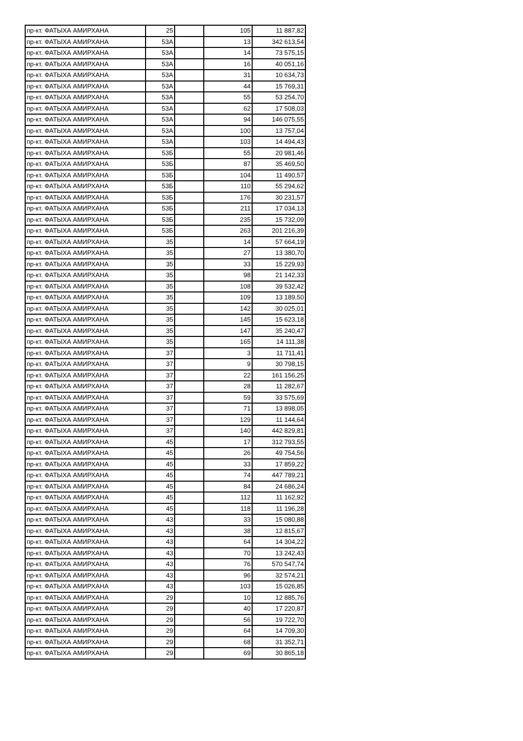| пр-кт. ФАТЫХА АМИРХАНА | 25 | | 105 | 11 887,82 |
| пр-кт. ФАТЫХА АМИРХАНА | 53А | | 13 | 342 613,54 |
| пр-кт. ФАТЫХА АМИРХАНА | 53А | | 14 | 73 575,15 |
| пр-кт. ФАТЫХА АМИРХАНА | 53А | | 16 | 40 051,16 |
| пр-кт. ФАТЫХА АМИРХАНА | 53А | | 31 | 10 634,73 |
| пр-кт. ФАТЫХА АМИРХАНА | 53А | | 44 | 15 769,31 |
| пр-кт. ФАТЫХА АМИРХАНА | 53А | | 55 | 53 254,70 |
| пр-кт. ФАТЫХА АМИРХАНА | 53А | | 62 | 17 508,03 |
| пр-кт. ФАТЫХА АМИРХАНА | 53А | | 94 | 146 075,55 |
| пр-кт. ФАТЫХА АМИРХАНА | 53А | | 100 | 13 757,04 |
| пр-кт. ФАТЫХА АМИРХАНА | 53А | | 103 | 14 494,43 |
| пр-кт. ФАТЫХА АМИРХАНА | 53Б | | 55 | 20 981,46 |
| пр-кт. ФАТЫХА АМИРХАНА | 53Б | | 87 | 35 469,50 |
| пр-кт. ФАТЫХА АМИРХАНА | 53Б | | 104 | 11 490,57 |
| пр-кт. ФАТЫХА АМИРХАНА | 53Б | | 110 | 55 294,62 |
| пр-кт. ФАТЫХА АМИРХАНА | 53Б | | 176 | 30 231,57 |
| пр-кт. ФАТЫХА АМИРХАНА | 53Б | | 211 | 17 034,13 |
| пр-кт. ФАТЫХА АМИРХАНА | 53Б | | 235 | 15 732,09 |
| пр-кт. ФАТЫХА АМИРХАНА | 53Б | | 263 | 201 216,39 |
| пр-кт. ФАТЫХА АМИРХАНА | 35 | | 14 | 57 664,19 |
| пр-кт. ФАТЫХА АМИРХАНА | 35 | | 27 | 13 380,70 |
| пр-кт. ФАТЫХА АМИРХАНА | 35 | | 33 | 15 229,93 |
| пр-кт. ФАТЫХА АМИРХАНА | 35 | | 98 | 21 142,33 |
| пр-кт. ФАТЫХА АМИРХАНА | 35 | | 108 | 39 532,42 |
| пр-кт. ФАТЫХА АМИРХАНА | 35 | | 109 | 13 189,50 |
| пр-кт. ФАТЫХА АМИРХАНА | 35 | | 142 | 30 025,01 |
| пр-кт. ФАТЫХА АМИРХАНА | 35 | | 145 | 15 623,18 |
| пр-кт. ФАТЫХА АМИРХАНА | 35 | | 147 | 35 240,47 |
| пр-кт. ФАТЫХА АМИРХАНА | 35 | | 165 | 14 111,38 |
| пр-кт. ФАТЫХА АМИРХАНА | 37 | | 3 | 11 711,41 |
| пр-кт. ФАТЫХА АМИРХАНА | 37 | | 9 | 30 798,15 |
| пр-кт. ФАТЫХА АМИРХАНА | 37 | | 22 | 161 156,25 |
| пр-кт. ФАТЫХА АМИРХАНА | 37 | | 28 | 11 282,67 |
| пр-кт. ФАТЫХА АМИРХАНА | 37 | | 59 | 33 575,69 |
| пр-кт. ФАТЫХА АМИРХАНА | 37 | | 71 | 13 898,05 |
| пр-кт. ФАТЫХА АМИРХАНА | 37 | | 129 | 11 144,64 |
| пр-кт. ФАТЫХА АМИРХАНА | 37 | | 140 | 442 829,81 |
| пр-кт. ФАТЫХА АМИРХАНА | 45 | | 17 | 312 793,55 |
| пр-кт. ФАТЫХА АМИРХАНА | 45 | | 26 | 49 754,56 |
| пр-кт. ФАТЫХА АМИРХАНА | 45 | | 33 | 17 859,22 |
| пр-кт. ФАТЫХА АМИРХАНА | 45 | | 74 | 447 789,21 |
| пр-кт. ФАТЫХА АМИРХАНА | 45 | | 84 | 24 686,24 |
| пр-кт. ФАТЫХА АМИРХАНА | 45 | | 112 | 11 162,92 |
| пр-кт. ФАТЫХА АМИРХАНА | 45 | | 118 | 11 196,28 |
| пр-кт. ФАТЫХА АМИРХАНА | 43 | | 33 | 15 080,88 |
| пр-кт. ФАТЫХА АМИРХАНА | 43 | | 38 | 12 815,67 |
| пр-кт. ФАТЫХА АМИРХАНА | 43 | | 64 | 14 304,22 |
| пр-кт. ФАТЫХА АМИРХАНА | 43 | | 70 | 13 242,43 |
| пр-кт. ФАТЫХА АМИРХАНА | 43 | | 76 | 570 547,74 |
| пр-кт. ФАТЫХА АМИРХАНА | 43 | | 96 | 32 574,21 |
| пр-кт. ФАТЫХА АМИРХАНА | 43 | | 103 | 15 026,85 |
| пр-кт. ФАТЫХА АМИРХАНА | 29 | | 10 | 12 885,76 |
| пр-кт. ФАТЫХА АМИРХАНА | 29 | | 40 | 17 220,87 |
| пр-кт. ФАТЫХА АМИРХАНА | 29 | | 56 | 19 722,70 |
| пр-кт. ФАТЫХА АМИРХАНА | 29 | | 64 | 14 709,30 |
| пр-кт. ФАТЫХА АМИРХАНА | 29 | | 68 | 31 352,71 |
| пр-кт. ФАТЫХА АМИРХАНА | 29 | | 69 | 30 865,18 |